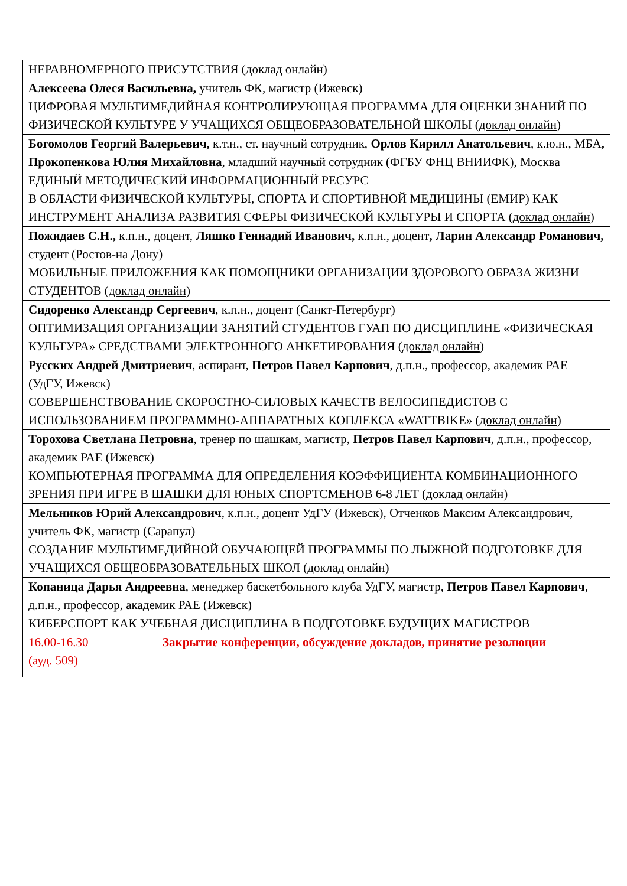| НЕРАВНОМЕРНОГО ПРИСУТСТВИЯ (доклад онлайн) | |
| Алексеева Олеся Васильевна, учитель ФК, магистр (Ижевск) ЦИФРОВАЯ МУЛЬТИМЕДИЙНАЯ КОНТРОЛИРУЮЩАЯ ПРОГРАММА ДЛЯ ОЦЕНКИ ЗНАНИЙ ПО ФИЗИЧЕСКОЙ КУЛЬТУРЕ У УЧАЩИХСЯ ОБЩЕОБРАЗОВАТЕЛЬНОЙ ШКОЛЫ ( доклад онлайн ) | |
| Богомолов Георгий Валерьевич, к.т.н., ст. научный сотрудник, Орлов Кирилл Анатольевич , к.ю.н., МБА , Прокопенкова Юлия Михайловна , младший научный сотрудник (ФГБУ ФНЦ ВНИИФК), Москва ЕДИНЫЙ МЕТОДИЧЕСКИЙ ИНФОРМАЦИОННЫЙ РЕСУРС В ОБЛАСТИ ФИЗИЧЕСКОЙ КУЛЬТУРЫ, СПОРТА И СПОРТИВНОЙ МЕДИЦИНЫ (ЕМИР) КАК ИНСТРУМЕНТ АНАЛИЗА РАЗВИТИЯ СФЕРЫ ФИЗИЧЕСКОЙ КУЛЬТУРЫ И СПОРТА ( доклад онлайн ) | |
| Пожидаев С.Н., к.п.н., доцент, Ляшко Геннадий Иванович, к.п.н., доцент , Ларин Александр Романович, студент (Ростов-на Дону) МОБИЛЬНЫЕ ПРИЛОЖЕНИЯ КАК ПОМОЩНИКИ ОРГАНИЗАЦИИ ЗДОРОВОГО ОБРАЗА ЖИЗНИ СТУДЕНТОВ ( доклад онлайн ) | |
| Сидоренко Александр Сергеевич , к.п.н., доцент (Санкт-Петербург) ОПТИМИЗАЦИЯ ОРГАНИЗАЦИИ ЗАНЯТИЙ СТУДЕНТОВ ГУАП ПО ДИСЦИПЛИНЕ «ФИЗИЧЕСКАЯ КУЛЬТУРА» СРЕДСТВАМИ ЭЛЕКТРОННОГО АНКЕТИРОВАНИЯ ( доклад онлайн ) | |
| Русских Андрей Дмитриевич , аспирант, Петров Павел Карпович , д.п.н., профессор, академик РАЕ (УдГУ, Ижевск) СОВЕРШЕНСТВОВАНИЕ СКОРОСТНО-СИЛОВЫХ КАЧЕСТВ ВЕЛОСИПЕДИСТОВ С ИСПОЛЬЗОВАНИЕМ ПРОГРАММНО-АППАРАТНЫХ КОПЛЕКСА «WATTBIKE» ( доклад онлайн ) | |
| Торохова Светлана Петровна , тренер по шашкам, магистр, Петров Павел Карпович , д.п.н., профессор, академик РАЕ (Ижевск) КОМПЬЮТЕРНАЯ ПРОГРАММА ДЛЯ ОПРЕДЕЛЕНИЯ КОЭФФИЦИЕНТА КОМБИНАЦИОННОГО ЗРЕНИЯ ПРИ ИГРЕ В ШАШКИ ДЛЯ ЮНЫХ СПОРТСМЕНОВ 6-8 ЛЕТ (доклад онлайн) | |
| Мельников Юрий Александрович , к.п.н., доцент УдГУ (Ижевск), Отченков Максим Александрович, учитель ФК, магистр (Сарапул) СОЗДАНИЕ МУЛЬТИМЕДИЙНОЙ ОБУЧАЮЩЕЙ ПРОГРАММЫ ПО ЛЫЖНОЙ ПОДГОТОВКЕ ДЛЯ УЧАЩИХСЯ ОБЩЕОБРАЗОВАТЕЛЬНЫХ ШКОЛ (доклад онлайн) | |
| Копаница Дарья Андреевна , менеджер баскетбольного клуба УдГУ, магистр, Петров Павел Карпович , д.п.н., профессор, академик РАЕ (Ижевск) КИБЕРСПОРТ КАК УЧЕБНАЯ ДИСЦИПЛИНА В ПОДГОТОВКЕ БУДУЩИХ МАГИСТРОВ | |
| 16.00-16.30 (ауд. 509) | Закрытие конференции, обсуждение докладов, принятие резолюции |